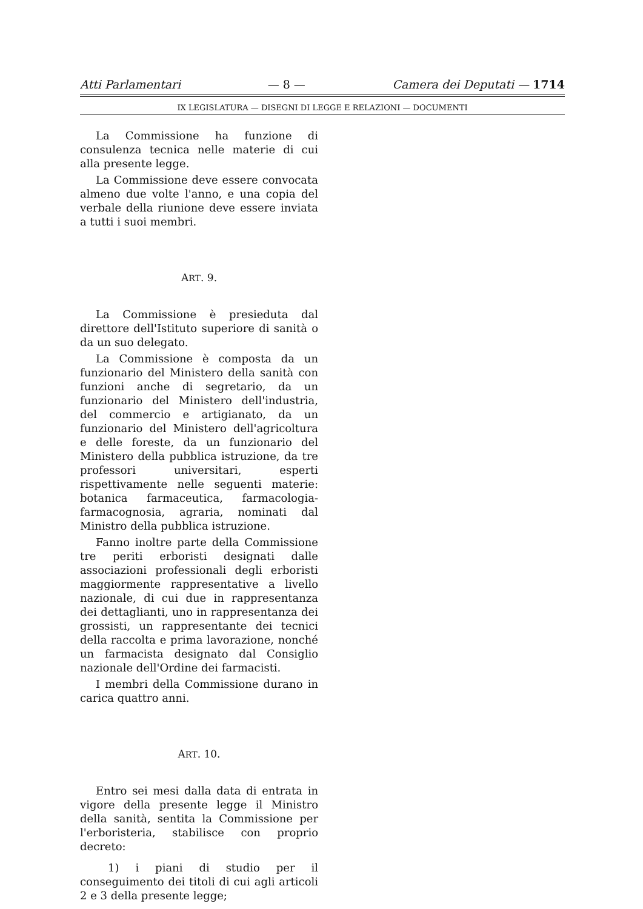Atti Parlamentari — 8 — Camera dei Deputati — 1714
IX LEGISLATURA — DISEGNI DI LEGGE E RELAZIONI — DOCUMENTI
La Commissione ha funzione di consulenza tecnica nelle materie di cui alla presente legge.
La Commissione deve essere convocata almeno due volte l'anno, e una copia del verbale della riunione deve essere inviata a tutti i suoi membri.
ART. 9.
La Commissione è presieduta dal direttore dell'Istituto superiore di sanità o da un suo delegato.
La Commissione è composta da un funzionario del Ministero della sanità con funzioni anche di segretario, da un funzionario del Ministero dell'industria, del commercio e artigianato, da un funzionario del Ministero dell'agricoltura e delle foreste, da un funzionario del Ministero della pubblica istruzione, da tre professori universitari, esperti rispettivamente nelle seguenti materie: botanica farmaceutica, farmacologia-farmacognosia, agraria, nominati dal Ministro della pubblica istruzione.
Fanno inoltre parte della Commissione tre periti erboristi designati dalle associazioni professionali degli erboristi maggiormente rappresentative a livello nazionale, di cui due in rappresentanza dei dettaglianti, uno in rappresentanza dei grossisti, un rappresentante dei tecnici della raccolta e prima lavorazione, nonché un farmacista designato dal Consiglio nazionale dell'Ordine dei farmacisti.
I membri della Commissione durano in carica quattro anni.
ART. 10.
Entro sei mesi dalla data di entrata in vigore della presente legge il Ministro della sanità, sentita la Commissione per l'erboristeria, stabilisce con proprio decreto:
1) i piani di studio per il conseguimento dei titoli di cui agli articoli 2 e 3 della presente legge;